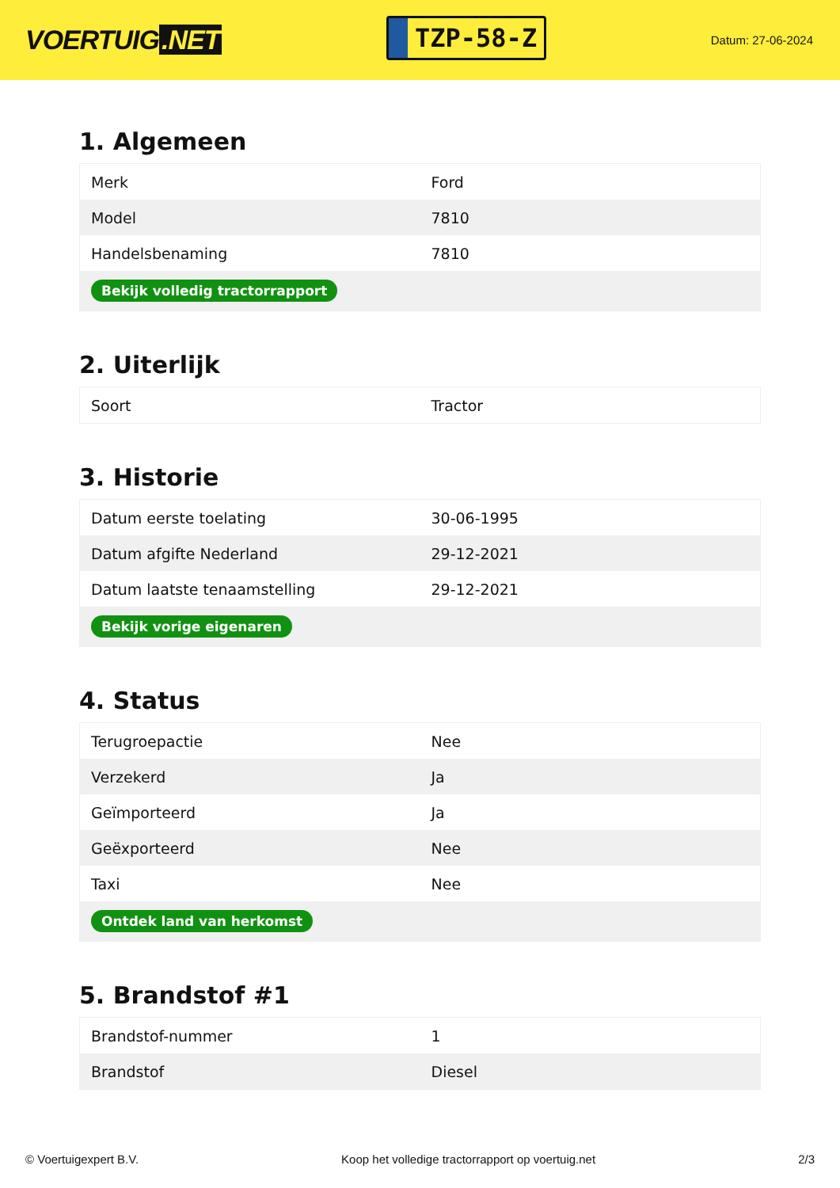VOERTUIG.NET
TZP-58-Z
Datum: 27-06-2024
1. Algemeen
| Merk | Ford |
| Model | 7810 |
| Handelsbenaming | 7810 |
| Bekijk volledig tractorrapport | |
2. Uiterlijk
| Soort | Tractor |
3. Historie
| Datum eerste toelating | 30-06-1995 |
| Datum afgifte Nederland | 29-12-2021 |
| Datum laatste tenaamstelling | 29-12-2021 |
| Bekijk vorige eigenaren | |
4. Status
| Terugroepactie | Nee |
| Verzekerd | Ja |
| Geïmporteerd | Ja |
| Geëxporteerd | Nee |
| Taxi | Nee |
| Ontdek land van herkomst | |
5. Brandstof #1
| Brandstof-nummer | 1 |
| Brandstof | Diesel |
© Voertuigexpert B.V. Koop het volledige tractorrapport op voertuig.net 2/3